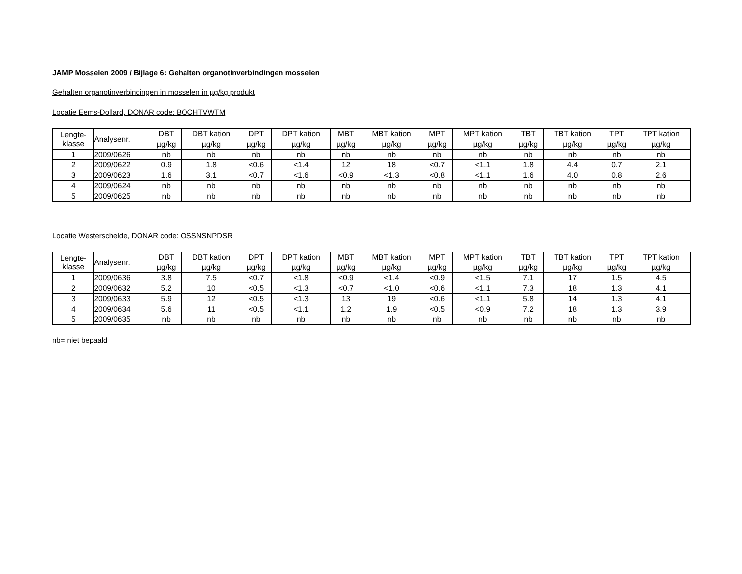JAMP Mosselen 2009 / Bijlage 6: Gehalten organotinverbindingen mosselen
Gehalten organotinverbindingen in mosselen in µg/kg produkt
Locatie Eems-Dollard, DONAR code: BOCHTVWTM
| Lengte- klasse | Analysenr. | DBT | DBT kation | DPT | DPT kation | MBT | MBT kation | MPT | MPT kation | TBT | TBT kation | TPT | TPT kation |
| --- | --- | --- | --- | --- | --- | --- | --- | --- | --- | --- | --- | --- | --- |
| | | µg/kg | µg/kg | µg/kg | µg/kg | µg/kg | µg/kg | µg/kg | µg/kg | µg/kg | µg/kg | µg/kg | µg/kg |
| 1 | 2009/0626 | nb | nb | nb | nb | nb | nb | nb | nb | nb | nb | nb | nb |
| 2 | 2009/0622 | 0.9 | 1.8 | <0.6 | <1.4 | 12 | 18 | <0.7 | <1.1 | 1.8 | 4.4 | 0.7 | 2.1 |
| 3 | 2009/0623 | 1.6 | 3.1 | <0.7 | <1.6 | <0.9 | <1.3 | <0.8 | <1.1 | 1.6 | 4.0 | 0.8 | 2.6 |
| 4 | 2009/0624 | nb | nb | nb | nb | nb | nb | nb | nb | nb | nb | nb | nb |
| 5 | 2009/0625 | nb | nb | nb | nb | nb | nb | nb | nb | nb | nb | nb | nb |
Locatie Westerschelde, DONAR code: OSSNSNPDSR
| Lengte- klasse | Analysenr. | DBT | DBT kation | DPT | DPT kation | MBT | MBT kation | MPT | MPT kation | TBT | TBT kation | TPT | TPT kation |
| --- | --- | --- | --- | --- | --- | --- | --- | --- | --- | --- | --- | --- | --- |
| | | µg/kg | µg/kg | µg/kg | µg/kg | µg/kg | µg/kg | µg/kg | µg/kg | µg/kg | µg/kg | µg/kg | µg/kg |
| 1 | 2009/0636 | 3.8 | 7.5 | <0.7 | <1.8 | <0.9 | <1.4 | <0.9 | <1.5 | 7.1 | 17 | 1.5 | 4.5 |
| 2 | 2009/0632 | 5.2 | 10 | <0.5 | <1.3 | <0.7 | <1.0 | <0.6 | <1.1 | 7.3 | 18 | 1.3 | 4.1 |
| 3 | 2009/0633 | 5.9 | 12 | <0.5 | <1.3 | 13 | 19 | <0.6 | <1.1 | 5.8 | 14 | 1.3 | 4.1 |
| 4 | 2009/0634 | 5.6 | 11 | <0.5 | <1.1 | 1.2 | 1.9 | <0.5 | <0.9 | 7.2 | 18 | 1.3 | 3.9 |
| 5 | 2009/0635 | nb | nb | nb | nb | nb | nb | nb | nb | nb | nb | nb | nb |
nb= niet bepaald